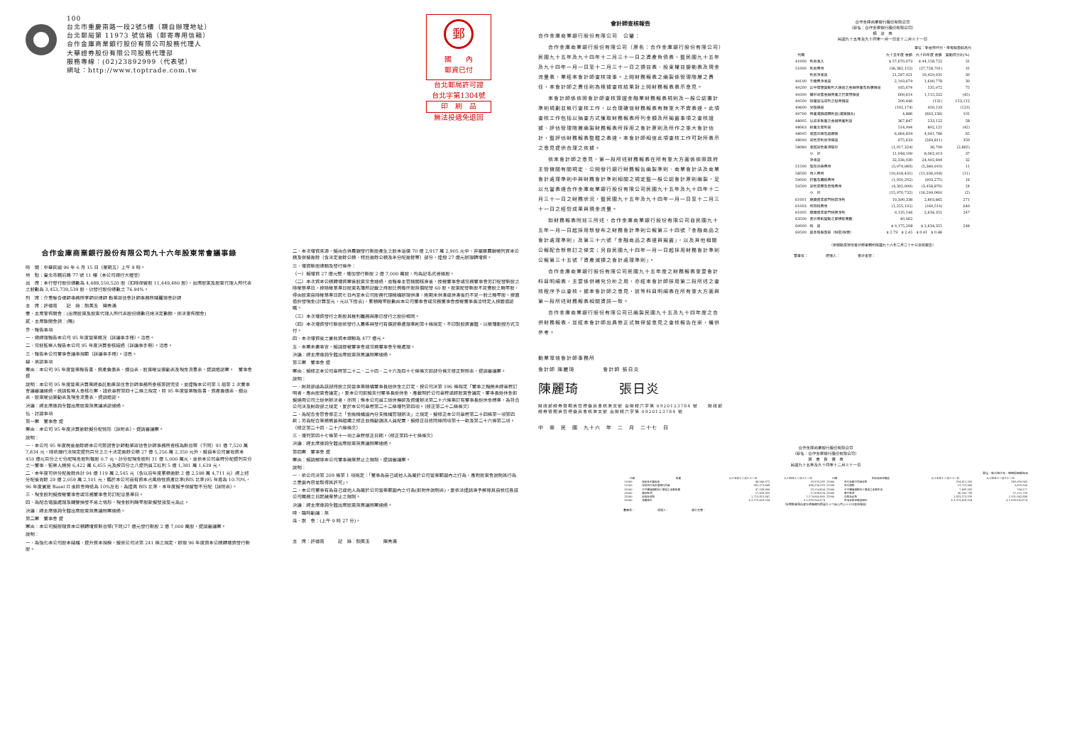100
台北市重慶南路一段2號5樓（親自辦理地址）
台北郵局第 11973 號信箱（郵寄專用信箱）
合作金庫商業銀行股份有限公司股務代理人
大華證券股份有限公司股務代理部
服務專線：(02)23892999（代表號）
網址：http://www.toptrade.com.tw
郵
國　　內
郵資已付
台北郵局許可證
台北字第1304號
印　刷　品
無法投遞免退回
合作金庫商業銀行股份有限公司九十六年股東常會議事錄
時　間：中華民國 96 年 6 月 15 日（星期五）上午 9 時。
地　點：臺北市館前路 77 號 11 樓（本公司總行大禮堂）
出　席：本行發行股份總數為 4,488,550,520 股（扣除保留股 11,449,480 股），出席股東及股東代理人所代表之股數為 3,453,739,539 股，佔發行股份總數之 76.94%。
列　席：介重聯合律師事務所李師榮律師 勤業眾信會計師事務所陳麗琦會計師
主　席：許德南　　記　錄：顏美玉　陳秀滿
壹、主席宣佈開會：(出席股東及股東代理人所代表股份總數已達法定數額，依法宣佈開會)
貳、主席致開會詞：(略)
參、報告事項
一、總經理報告本公司 95 年度營業概況（詳議事手冊）。洽悉。
二、常駐監察人報告本公司 95 年度決算查核結過（詳議事手冊）。洽悉。
三、報告本公司董事會議事規範（詳議事手冊）。洽悉。
肆、承認事項
案由：本公司 95 年度營業報告書、資產負債表、損益表、股東權益變動表及現金流量表，提請追認案。　董事會 提
說明：本公司 95 年度營業決算業經委託勤業眾信會計師事務所查核簽證完妥，並提報本公司第 3 屆第 2 次董事會議審議通過，送請監察人查核在案，謹依章程第四十二條之規定，將 95 年度營業報告書、資產負債表、損益表、股東權益變動表及現金流量表，提請追認。
決議：經主席徵詢全體出席股東無異議承認通過。
伍、討論事項
第一案　董事會 提
案由：本公司 95 年度決算盈餘擬分配情形（詳附表），提請審議案。
說明：
一、本公司 95 年度稅後盈餘經本公司簽證會計師勤業眾信會計師事務所查核為新台幣（下同）91 億 7,520 萬 7,834 元，除依銀行法規定提列百分之三十法定盈餘公積 27 億 5,256 萬 2,350 元外，擬自本公司實收資本 450 億元百分之七分配現金股利每股 0.7 元，計分配現金股利 31 億 5,000 萬元，並依本公司章程分配提列百分之一董事、監察人酬勞 6,422 萬 6,455 元及按百分之八提列員工紅利 5 億 1,381 萬 1,639 元。
二、本年度可供分配盈餘共計 94 億 119 萬 2,545 元（含以前年度累積盈餘 2 億 2,598 萬 4,711 元）經上述分配後尚餘 29 億 2,059 萬 2,101 元，鑑於本公司自有資本占風險性資產比率(BIS 比率)95 年底為 10.70%，96 年度實施 Basel II 後將會降低為 10%左右，為提高 BIS 比率，本年度擬予保留暫不分配（詳附表）。
三、現金股利擬授權董事會或常務董事會另訂配息基準日。
四、為配合電腦處理及輔警換發不易之情形，現金股利畸零股款擬發放至元為止。
決議：經主席徵詢全體出席股東無異議照案通過。
第二案　董事會 提
案由：本公司擬辦理資本公積轉增資新台幣(下同)27 億元發行新股 2 億 7,000 萬股，提請審議案。
說明：
一、為強化本公司股本結構、提升資本規模，擬依公司法第 241 條之規定，辦理 96 年度資本公積轉增資發行新股。
二、本次增資來源，擬由合併農銀發行新股產生之股本溢價 70 億 2,917 萬 2,905 元中，非屬原農銀帳列資本公積及保留盈餘（含法定盈餘公積、特別盈餘公積及未分配盈餘等）部分，提撥 27 億元辦理轉增資。
三、增資新股總額及發行條件：
（一）擬增資 27 億元整，增加發行新股 2 億 7,000 萬股，均為記名式普通股。
（二）本次資本公積轉增資案俟股東常會通過，並報奉主管機關核准後，授權董事會或常務董事會另訂配發新股之除權基準日，按除權基準日股東名簿所記載之持股比例每仟股無償配發 60 股。股東配發新股不足壹股之畸零股，得由股東自除權基準日起七日內至本公司股務代理機構辦理併湊，逾期未併湊或併湊後仍不足一股之畸零股，按面值折發現金(計算至元，元以下捨去)，累積畸零股數由本公司董事會或常務董事會授權董事長洽特定人按面值認購。
（三）本次增資發行之新股其權利義務與原已發行之股份相同。
（四）本次增資發行新股依發行人募集與發行有價證券處理準則第十條規定，不印製股票實體，以帳簿劃撥方式交付。
四、本次增資後之實收資本總額為 477 億元。
五、本案未盡事宜，擬請授權董事會或常務董事會全權處理。
決議：經主席徵詢全體出席股東無異議照案通過。
第三案　董事會 提
案由：擬修正本公司章程第二十二、二十四、二十六及四十七條條文如部分條文修正對照表，提請審議案。
說明：
一、財政部函為該部持股之民營事業機構董事長退休金之訂定，按公司法第 196 條規定「董事之報酬未經章程訂明者，應由股東會議定」，爰本公司如擬支付董事長退休金，應載明於公司章程或經股東會議定，董事長退休金如擬適用公司之退休辦法者，亦同；惟本公司員工退休撫卹及資遣辦法第二十六條業訂有董事長退休金標準，為符合公司法及財政部之規定，爰於本公司章程第二十二條增列第四項。（修正第二十二條條文）
二、為配合金管會修正之「金融機構國內分支機構管理辦法」之規定，擬修正本公司章程第二十四條第一項第四款；另為配合業務需要與組織之修正並機動調派人員配置，擬修正前述同條同項第十一款及第二十六條第二項。（修正第二十四、二十六條條文）
三、增列第四十七條第十一項之章程修正日期。（修正第四十七條條文）
決議：經主席徵詢全體出席股東無異議照案通過。
第四案　董事會 提
案由：擬請解除本公司董事競業禁止之限制，提請審議案。
說明：
一、依公司法第 209 條第 1 項規定：「董事為自己或他人為屬於公司營業範圍內之行為，應對股東會說明其行為之重要內容並取得其許可」。
二、本公司董事有為自己或他人為屬於公司營業範圍內之行為(如附件說明表)，爰依法提請准予解除其自就任各該公司職務之日起競業禁止之限制。
決議：經主席徵詢全體出席股東無異議照案通過。
陸、臨時動議：無
柒、散　會：(上午 9 時 27 分)。
主　席：許德南　　　記　錄：顏美玉　　　陳秀滿
會計師查核報告
合作金庫商業銀行股份有限公司　公鑒：
合作金庫商業銀行股份有限公司（原名：合作金庫銀行股份有限公司）民國九十五年及九十四年十二月三十一日之資產負債表，暨民國九十五年及九十四年一月一日至十二月三十一日之損益表、股東權益變動表及現金流量表，業經本會計師查核竣事。上開財務報表之編製係管理階層之責任，本會計師之責任則為根據查核結果對上開財務報表表示意見。
本會計師係依照會計師查核簽證金融業財務報表規則及一般公認審計準則規劃並執行查核工作，以合理確信財務報表有無重大不實表達。此項查核工作包括以抽查方式獲取財務報表所列金額及所揭露事項之查核證據、評估管理階層編製財務報表所採用之會計原則及所作之重大會計估計，暨評估財務報表整體之表達。本會計師相信此項查核工作可對所表示之意見提供合理之依據。
依本會計師之意見，第一段所述財務報表在所有重大方面係依照政府主管機關有關規定、公開發行銀行財務報告編製準則、商業會計法及商業會計處理準則中與財務會計準則相關之規定暨一般公認會計原則編製，足以允當表達合作金庫商業銀行股份有限公司民國九十五年及九十四年十二月三十一日之財務狀況，暨民國九十五年及九十四年一月一日至十二月三十一日之經營成果與現金流量。
如財務報表附註三所述，合作金庫商業銀行股份有限公司自民國九十五年一月一日起採用新發布之財務會計準則公報第三十四號「金融商品之會計處理準則」及第三十六號「金融商品之表達與揭露」，以及其他相關公報配合新修訂之條文；另自民國九十四年一月一日起採用財務會計準則公報第三十五號「資產減損之會計處理準則」。
合作金庫商業銀行股份有限公司民國九十五年度之財務報表重要會計科目明細表，主要係供補充分析之用，亦經本會計師採用第二段所述之查核程序予以查核。據本會計師之意見，該等科目明細表在所有重大方面與第一段所述財務報表相關資訊一致。
合作金庫商業銀行股份有限公司已編製民國九十五及九十四年度之合併財務報表，並經本會計師出具修正式無保留意見之查核報告在案，備供參考。
勤業眾信會計師事務所
會計師 陳麗琦　　　　　會計師 張日炎
陳麗琦　　　張日炎
財政部證券暨期貨管理委員會核准文號 台財證六字第 0920123784 號　　財政部證券暨期貨管理委員會核准文號 台財證六字第 0920123784 號
中　華　民　國　九十六　年　二　月　二十七　日
合作金庫商業銀行股份有限公司
（原名：合作金庫銀行股份有限公司）
損　益　表
民國九十五年及九十四年一月一日至十二月三十一日
單位：新台幣仟元，惟每股盈餘為元
| 代碼 | | 九十五年度 金額 | 九十四年度 金額 | 變動百分比(%) |
| --- | --- | --- | --- | --- |
| 41000 | 利息收入 | $ 57,670,073 | $ 44,158,722 | 31 |
| 51000 | 利息費用 | (36,382,152) | (27,728,791) | 31 |
| | 利息淨收益 | 21,287,921 | 16,429,931 | 30 |
| 49100 | 手續費淨收益 | 2,193,679 | 1,690,778 | 30 |
| 49200 | 公平價值變動列入損益之金融資產及負債損益 | 935,674 | 535,972 | 75 |
| 49300 | 備供出售金融資產之已實現損益 | 609,614 | 1,115,322 | (45) |
| 49500 | 採權益法認列之投資損益 | 200,446 | (131) | 153,112 |
| 49600 | 兌換損益 | (102,174) | 450,133 | (123) |
| 49700 | 資產減損迴轉利益(減損損失) | 4,886 | (663,158) | 101 |
| 48005 | 以成本衡量之金融資產利益 | 367,847 | 233,122 | 58 |
| 48063 | 財產交易利益 | 514,994 | 892,121 | (42) |
| 48095 | 收回呆帳及過期帳 | 6,664,834 | 4,041,766 | 65 |
| 48099 | 其他非利息淨損益 | 675,633 | (269,811) | 350 |
| 58089 | 收回其他各項提存 | (1,017,324) | 36,799 | (2,865) |
| | 小 計 | 11,048,109 | 8,062,913 | 37 |
| | 淨收益 | 32,336,030 | 24,492,844 | 32 |
| 51500 | 放款呆帳費用 | (5,974,960) | (5,389,910) | 11 |
| 58500 | 用人費用 | (10,618,431) | (11,936,918) | (11) |
| 59000 | 折舊及攤銷費用 | (1,050,202) | (903,275) | 16 |
| 59500 | 其他業務及管理費用 | (4,302,099) | (3,458,876) | 24 |
| | 小 計 | (15,970,732) | (16,299,069) | (2) |
| 61001 | 繼續營業部門稅前淨利 | 10,390,338 | 2,803,865 | 271 |
| 61003 | 所得稅費用 | (1,255,192) | (169,514) | 640 |
| 61005 | 繼續營業部門稅後淨利 | 9,135,146 | 2,634,351 | 247 |
| 63500 | 會計原則變動之累積影響數 | 40,062 | - | - |
| 69000 | 純 益 | $ 9,175,208 | $ 2,634,351 | 248 |
| 69500 | 基本每股盈餘（稅前/稅後） | $ 2.79 $ 2.45 | $ 0.91 $ 0.86 | |
（參閱勤業眾信會計師事務所民國九十六年二月二十七日查核報告）
董事長：　　　　　經理人：　　　　　會計主管：
合作金庫商業銀行股份有限公司
（原名：合作金庫銀行股份有限公司）
資　產　負　債　表
民國九十五年及九十四年十二月三十一日
單位：新台幣仟元，惟每股面額為元
| 代碼 | 資產 | 九十五年十二月三十一日 | 九十四年十二月三十一日 | 代碼 | 負債及股東權益 | 九十五年十二月三十一日 | 九十四年十二月三十一日 |
| --- | --- | --- | --- | --- | --- | --- | --- |
| 11000 | 現金及約當現金 | 46,000,672 | 33,993,269 | 21000 | 央行及銀行同業存款 | 254,411,303 | 249,090,945 |
| 11500 | 存放央行及拆借銀行同業 | 381,273,468 | 480,230,229 | 21500 | 央行借款 | 13,713,000 | 5,093,300 |
| 12000 | 公平價值變動列入損益之金融資產 | 47,528,600 | 23,114,804 | 22000 | 公平價值變動列入損益之金融負債 | 7,469,262 | 764,277 |
| 13000 | 應收款項 | 27,439,823 | 27,096,034 | 23000 | 應付款項 | 49,262,796 | 37,115,739 |
| 13500 | 貼現及放款 | 1,713,813,847 | 1,274,645,865 | 23500 | 存款及匯款 | 1,823,373,939 | 1,531,942,886 |
| 10000 | 資產總計 | $ 2,373,418,224 | $ 1,963,942,674 | | 負債及股東權益總計 | $ 2,373,418,224 | $ 1,963,942,674 |
（參閱勤業眾信會計師事務所民國九十六年二月二十七日查核報告）
董事長：　　　　　　　　經理人：　　　　　　　　會計主管：